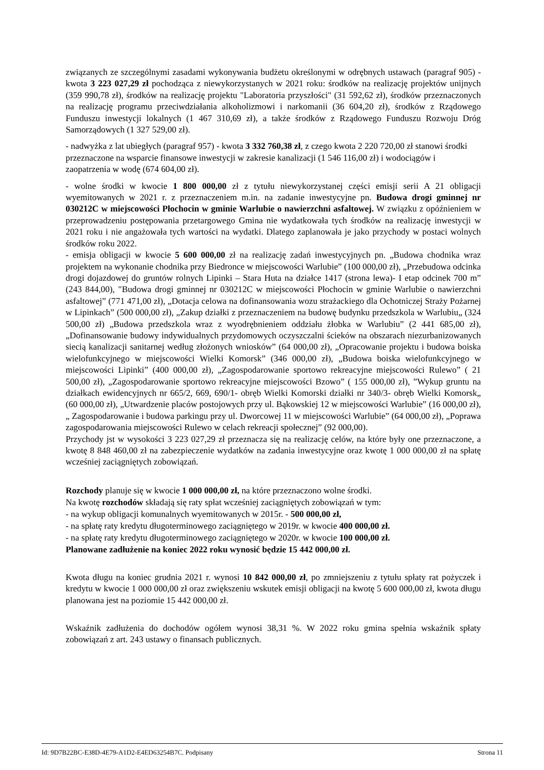związanych ze szczególnymi zasadami wykonywania budżetu określonymi w odrębnych ustawach (paragraf 905) - kwota 3 223 027,29 zł pochodząca z niewykorzystanych w 2021 roku: środków na realizację projektów unijnych (359 990,78 zł), środków na realizację projektu "Laboratoria przyszłości" (31 592,62 zł), środków przeznaczonych na realizację programu przeciwdziałania alkoholizmowi i narkomanii (36 604,20 zł), środków z Rządowego Funduszu inwestycji lokalnych (1 467 310,69 zł), a także środków z Rządowego Funduszu Rozwoju Dróg Samorządowych (1 327 529,00 zł).
- nadwyżka z lat ubiegłych (paragraf 957) - kwota 3 332 760,38 zł, z czego kwota 2 220 720,00 zł stanowi środki przeznaczone na wsparcie finansowe inwestycji w zakresie kanalizacji (1 546 116,00 zł) i wodociągów i zaopatrzenia w wodę (674 604,00 zł).
- wolne środki w kwocie 1 800 000,00 zł z tytułu niewykorzystanej części emisji serii A 21 obligacji wyemitowanych w 2021 r. z przeznaczeniem m.in. na zadanie inwestycyjne pn. Budowa drogi gminnej nr 030212C w miejscowości Płochocin w gminie Warlubie o nawierzchni asfaltowej. W związku z opóźnieniem w przeprowadzeniu postępowania przetargowego Gmina nie wydatkowała tych środków na realizację inwestycji w 2021 roku i nie angażowała tych wartości na wydatki. Dlatego zaplanowała je jako przychody w postaci wolnych środków roku 2022.
- emisja obligacji w kwocie 5 600 000,00 zł na realizację zadań inwestycyjnych pn. „Budowa chodnika wraz projektem na wykonanie chodnika przy Biedronce w miejscowości Warlubie” (100 000,00 zł), „Przebudowa odcinka drogi dojazdowej do gruntów rolnych Lipinki – Stara Huta na działce 1417 (strona lewa)- I etap odcinek 700 m” (243 844,00), "Budowa drogi gminnej nr 030212C w miejscowości Płochocin w gminie Warlubie o nawierzchni asfaltowej” (771 471,00 zł), „Dotacja celowa na dofinansowania wozu strażackiego dla Ochotniczej Straży Pożarnej w Lipinkach” (500 000,00 zł), „Zakup działki z przeznaczeniem na budowę budynku przedszkola w Warlubiu„ (324 500,00 zł) „Budowa przedszkola wraz z wyodrębnieniem oddziału żłobka w Warlubiu” (2 441 685,00 zł), „Dofinansowanie budowy indywidualnych przydomowych oczyszczalni ścieków na obszarach niezurbanizowanych siecią kanalizacji sanitarnej według złożonych wniosków” (64 000,00 zł), „Opracowanie projektu i budowa boiska wielofunkcyjnego w miejscowości Wielki Komorsk” (346 000,00 zł), „Budowa boiska wielofunkcyjnego w miejscowości Lipinki” (400 000,00 zł), „Zagospodarowanie sportowo rekreacyjne miejscowości Rulewo” ( 21 500,00 zł), „Zagospodarowanie sportowo rekreacyjne miejscowości Bzowo” ( 155 000,00 zł), ”Wykup gruntu na działkach ewidencyjnych nr 665/2, 669, 690/1- obręb Wielki Komorski działki nr 340/3- obręb Wielki Komorsk„ (60 000,00 zł), „Utwardzenie placów postojowych przy ul. Bąkowskiej 12 w miejscowości Warlubie” (16 000,00 zł), „ Zagospodarowanie i budowa parkingu przy ul. Dworcowej 11 w miejscowości Warlubie” (64 000,00 zł), „Poprawa zagospodarowania miejscowości Rulewo w celach rekreacji społecznej” (92 000,00).
Przychody jst w wysokości 3 223 027,29 zł przeznacza się na realizację celów, na które były one przeznaczone, a kwotę 8 848 460,00 zł na zabezpieczenie wydatków na zadania inwestycyjne oraz kwotę 1 000 000,00 zł na spłatę wcześniej zaciągniętych zobowiązań.
Rozchody planuje się w kwocie 1 000 000,00 zł, na które przeznaczono wolne środki.
Na kwotę rozchodów składają się raty spłat wcześniej zaciągniętych zobowiązań w tym:
- na wykup obligacji komunalnych wyemitowanych w 2015r. - 500 000,00 zł,
- na spłatę raty kredytu długoterminowego zaciągniętego w 2019r. w kwocie 400 000,00 zł.
- na spłatę raty kredytu długoterminowego zaciągniętego w 2020r. w kwocie 100 000,00 zł.
Planowane zadłużenie na koniec 2022 roku wynosić będzie 15 442 000,00 zł.
Kwota długu na koniec grudnia 2021 r. wynosi 10 842 000,00 zł, po zmniejszeniu z tytułu spłaty rat pożyczek i kredytu w kwocie 1 000 000,00 zł oraz zwiększeniu wskutek emisji obligacji na kwotę 5 600 000,00 zł, kwota długu planowana jest na poziomie 15 442 000,00 zł.
Wskaźnik zadłużenia do dochodów ogółem wynosi 38,31 %. W 2022 roku gmina spełnia wskaźnik spłaty zobowiązań z art. 243 ustawy o finansach publicznych.
Id: 9D7B22BC-E38D-4E79-A1D2-E4ED63254B7C. Podpisany Strona 11